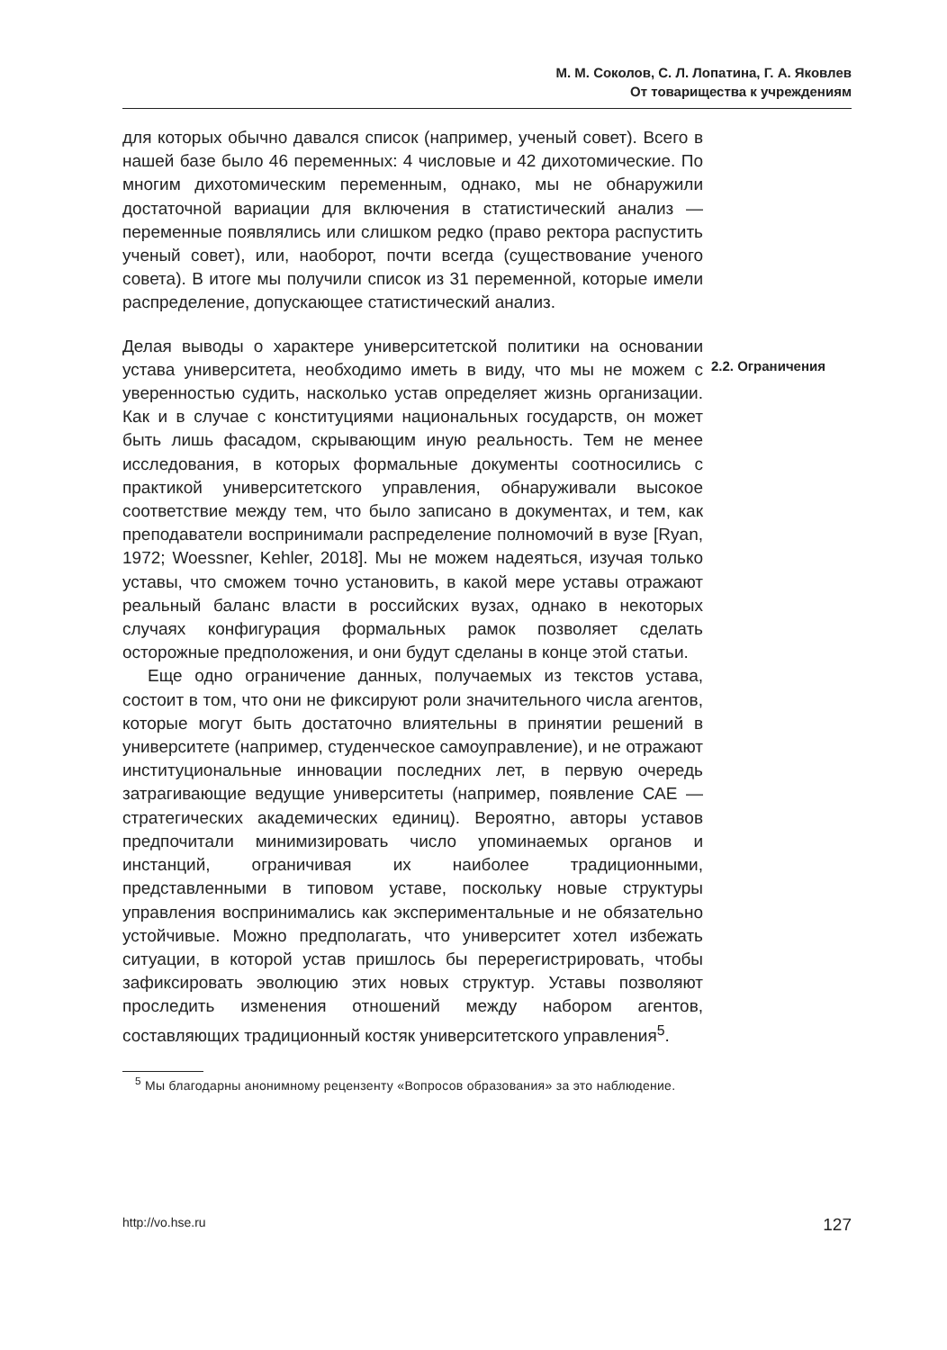М. М. Соколов, С. Л. Лопатина, Г. А. Яковлев
От товарищества к учреждениям
для которых обычно давался список (например, ученый совет). Всего в нашей базе было 46 переменных: 4 числовые и 42 дихотомические. По многим дихотомическим переменным, однако, мы не обнаружили достаточной вариации для включения в статистический анализ — переменные появлялись или слишком редко (право ректора распустить ученый совет), или, наоборот, почти всегда (существование ученого совета). В итоге мы получили список из 31 переменной, которые имели распределение, допускающее статистический анализ.
Делая выводы о характере университетской политики на основании устава университета, необходимо иметь в виду, что мы не можем с уверенностью судить, насколько устав определяет жизнь организации. Как и в случае с конституциями национальных государств, он может быть лишь фасадом, скрывающим иную реальность. Тем не менее исследования, в которых формальные документы соотносились с практикой университетского управления, обнаруживали высокое соответствие между тем, что было записано в документах, и тем, как преподаватели воспринимали распределение полномочий в вузе [Ryan, 1972; Woessner, Kehler, 2018]. Мы не можем надеяться, изучая только уставы, что сможем точно установить, в какой мере уставы отражают реальный баланс власти в российских вузах, однако в некоторых случаях конфигурация формальных рамок позволяет сделать осторожные предположения, и они будут сделаны в конце этой статьи.
Еще одно ограничение данных, получаемых из текстов устава, состоит в том, что они не фиксируют роли значительного числа агентов, которые могут быть достаточно влиятельны в принятии решений в университете (например, студенческое самоуправление), и не отражают институциональные инновации последних лет, в первую очередь затрагивающие ведущие университеты (например, появление САЕ — стратегических академических единиц). Вероятно, авторы уставов предпочитали минимизировать число упоминаемых органов и инстанций, ограничивая их наиболее традиционными, представленными в типовом уставе, поскольку новые структуры управления воспринимались как экспериментальные и не обязательно устойчивые. Можно предполагать, что университет хотел избежать ситуации, в которой устав пришлось бы перерегистрировать, чтобы зафиксировать эволюцию этих новых структур. Уставы позволяют проследить изменения отношений между набором агентов, составляющих традиционный костяк университетского управления<sup>5</sup>.
<sup>5</sup> Мы благодарны анонимному рецензенту «Вопросов образования» за это наблюдение.
2.2. Ограничения
http://vo.hse.ru 127